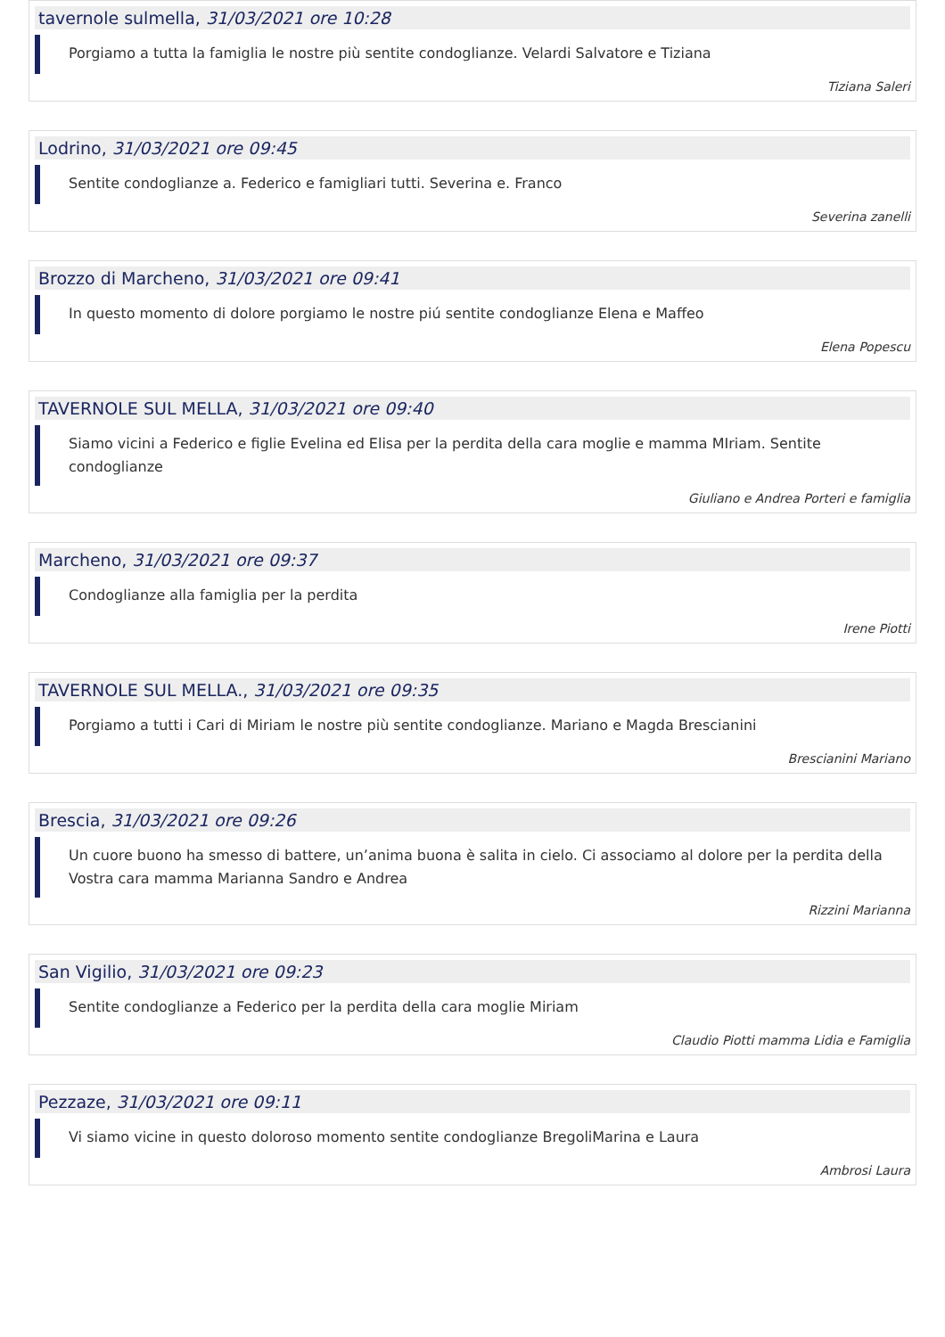tavernole sulmella, 31/03/2021 ore 10:28
Porgiamo a tutta la famiglia le nostre più sentite condoglianze. Velardi Salvatore e Tiziana
Tiziana Saleri
Lodrino, 31/03/2021 ore 09:45
Sentite condoglianze a. Federico e famigliari tutti. Severina e. Franco
Severina zanelli
Brozzo di Marcheno, 31/03/2021 ore 09:41
In questo momento di dolore porgiamo le nostre piú sentite condoglianze Elena e Maffeo
Elena Popescu
TAVERNOLE SUL MELLA, 31/03/2021 ore 09:40
Siamo vicini a Federico e figlie Evelina ed Elisa per la perdita della cara moglie e mamma MIriam. Sentite condoglianze
Giuliano e Andrea Porteri e famiglia
Marcheno, 31/03/2021 ore 09:37
Condoglianze alla famiglia per la perdita
Irene Piotti
TAVERNOLE SUL MELLA., 31/03/2021 ore 09:35
Porgiamo a tutti i Cari di Miriam le nostre più sentite condoglianze. Mariano e Magda Brescianini
Brescianini Mariano
Brescia, 31/03/2021 ore 09:26
Un cuore buono ha smesso di battere, un’anima buona è salita in cielo. Ci associamo al dolore per la perdita della Vostra cara mamma Marianna Sandro e Andrea
Rizzini Marianna
San Vigilio, 31/03/2021 ore 09:23
Sentite condoglianze a Federico per la perdita della cara moglie Miriam
Claudio Piotti mamma Lidia e Famiglia
Pezzaze, 31/03/2021 ore 09:11
Vi siamo vicine in questo doloroso momento sentite condoglianze BregoliMarina e Laura
Ambrosi Laura